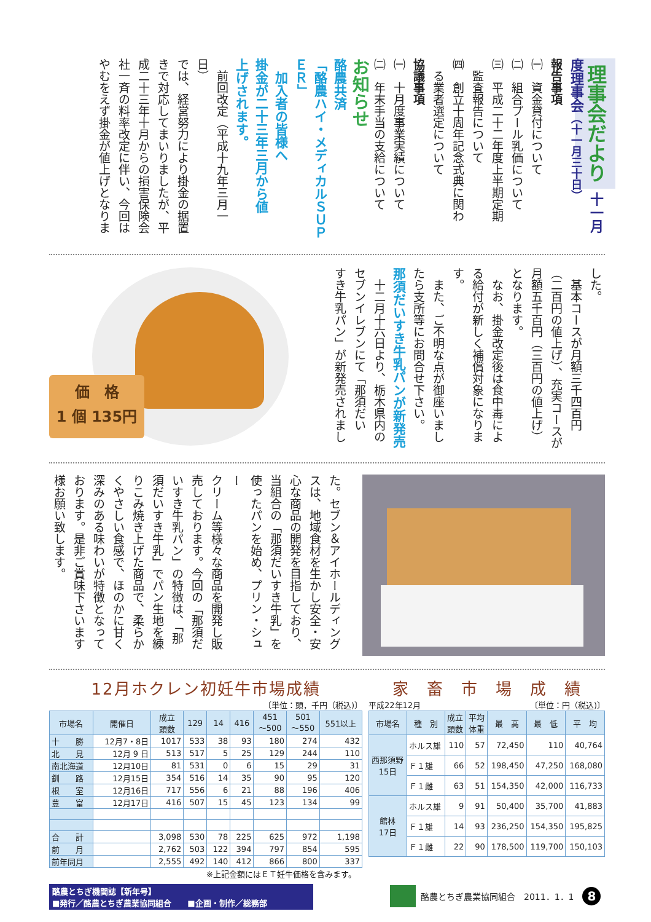理事会だより 十一月度理事会（十一月三十日）
報告事項
㈠　資金貸付について
㈡　組合プール乳価について
㈢　平成二十二年度上半期定期
　監査報告について
㈣　創立十周年記念式典に関わ
　る業者選定について
協議事項
㈠　十月度事業実績について
㈡　年末手当の支給について
お知らせ
酪農共済
「酪農ハイ・メディカルＳＵＰＥＲ」
　加入者の皆様へ
掛金が二十三年三月から値
上げされます。
　前回改定（平成十九年三月一日）
では、経営努力により掛金の据置
きで対応してまいりましたが、平
成二十三年十月からの損害保険会
社一斉の料率改定に伴い、今回は
やむをえず掛金が値上げとなりま
した。
　基本コースが月額三千四百円
（二百円の値上げ）、充実コースが
月額五千百円（三百円の値上げ）
となります。
　なお、掛金改定後は食中毒によ
る給付が新しく補償対象になりま
す。
　また、ご不明な点が御座いまし
たら支所等にお問合せ下さい。
那須だいすき牛乳パンが新発売
　十二月十六日より、栃木県内の
セブンイレブンにて「那須だい
すき牛乳パン」が新発売されまし
価　格
1 個 135円
た。セブン＆アイホールディング
スは、地域食材を生かし安全・安
心な商品の開発を目指しており、
当組合の「那須だいすき牛乳」を
使ったパンを始め、プリン・シュー
クリーム等様々な商品を開発し販
売しております。今回の「那須だ
いすき牛乳パン」の特徴は、「那
須だいすき牛乳」でパン生地を練
りこみ焼き上げた商品で、柔らか
くやさしい食感で、ほのかに甘く
深みのある味わいが特徴となって
おります。是非ご賞味下さいます
様お願い致します。
12月ホクレン初妊牛市場成績
〔単位：頭，千円（税込)〕
| 市場名 | 開催日 | 成立 頭数 | 129 | 14 | 416 | 451 ～500 | 501 ～550 | 551以上 |
| --- | --- | --- | --- | --- | --- | --- | --- | --- |
| 十 勝 | 12月7・8日 | 1017 | 533 | 38 | 93 | 180 | 274 | 432 |
| 北 見 | 12月 9 日 | 513 | 517 | 5 | 25 | 129 | 244 | 110 |
| 南北海道 | 12月10日 | 81 | 531 | 0 | 6 | 15 | 29 | 31 |
| 釧 路 | 12月15日 | 354 | 516 | 14 | 35 | 90 | 95 | 120 |
| 根 室 | 12月16日 | 717 | 556 | 6 | 21 | 88 | 196 | 406 |
| 豊 富 | 12月17日 | 416 | 507 | 15 | 45 | 123 | 134 | 99 |
| 合 計 | | 3,098 | 530 | 78 | 225 | 625 | 972 | 1,198 |
| 前 月 | | 2,762 | 503 | 122 | 394 | 797 | 854 | 595 |
| 前年同月 | | 2,555 | 492 | 140 | 412 | 866 | 800 | 337 |
※上記金額にはＥＴ妊牛価格を含みます。
家　畜　市　場　成　績
平成22年12月 〔単位：円（税込)〕
| 市場名 | 種 別 | 成立 頭数 | 平均 体重 | 最 高 | 最 低 | 平 均 |
| --- | --- | --- | --- | --- | --- | --- |
| 西那須野 15日 | ホルス雄 | 110 | 57 | 72,450 | 110 | 40,764 |
| | Ｆ１雄 | 66 | 52 | 198,450 | 47,250 | 168,080 |
| | Ｆ１雌 | 63 | 51 | 154,350 | 42,000 | 116,733 |
| 館林 17日 | ホルス雄 | 9 | 91 | 50,400 | 35,700 | 41,883 |
| | Ｆ１雄 | 14 | 93 | 236,250 | 154,350 | 195,825 |
| | Ｆ１雌 | 22 | 90 | 178,500 | 119,700 | 150,103 |
酪農とちぎ機関誌【新年号】
■発行／酪農とちぎ農業協同組合　　■企画・制作／総務部
酪農とちぎ農業協同組合　2011．1．1 8